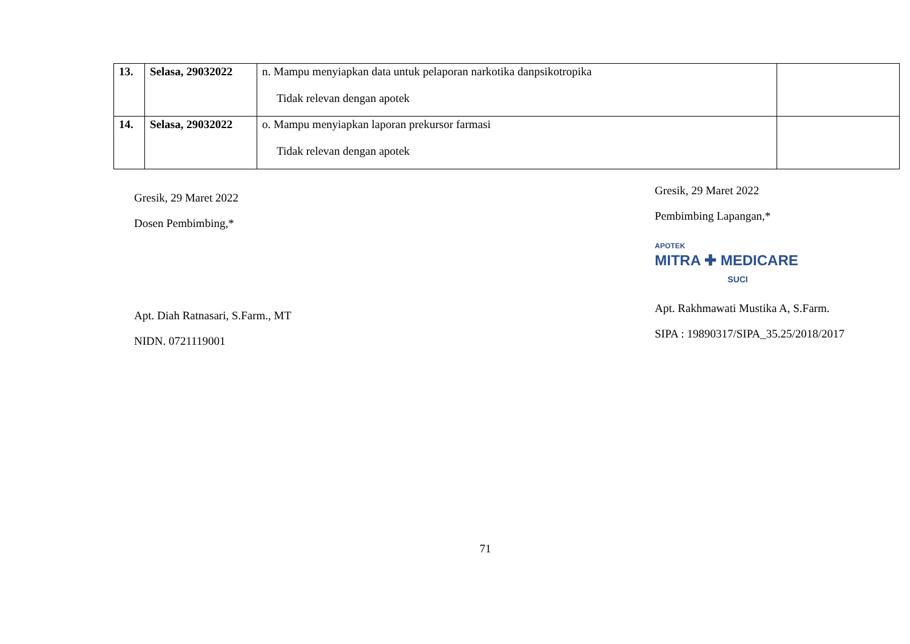| 13. | Selasa, 29032022 | n. Mampu menyiapkan data untuk pelaporan narkotika danpsikotropika Tidak relevan dengan apotek | |
| 14. | Selasa, 29032022 | o. Mampu menyiapkan laporan prekursor farmasi Tidak relevan dengan apotek | |
Gresik, 29 Maret 2022
Dosen Pembimbing,*
Apt. Diah Ratnasari, S.Farm., MT
NIDN. 0721119001
Gresik, 29 Maret 2022
Pembimbing Lapangan,*
APOTEK
MITRA ✚ MEDICARE
SUCI
Apt. Rakhmawati Mustika A, S.Farm.
SIPA : 19890317/SIPA_35.25/2018/2017
71